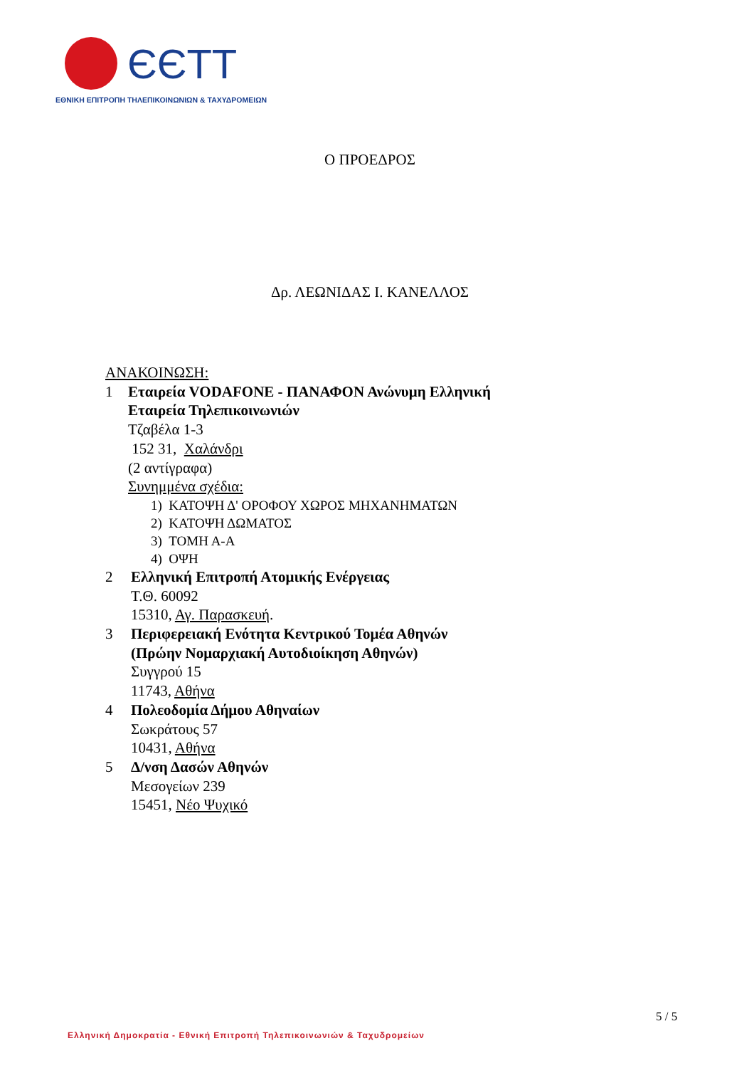ЄЄΤΤ
ΕΘΝΙΚΗ ΕΠΙΤΡΟΠΗ ΤΗΛΕΠΙΚΟΙΝΩΝΙΩΝ & ΤΑΧΥΔΡΟΜΕΙΩΝ
Ο ΠΡΟΕΔΡΟΣ
Δρ. ΛΕΩΝΙΔΑΣ Ι. ΚΑΝΕΛΛΟΣ
ΑΝΑΚΟΙΝΩΣΗ:
1 Εταιρεία VODAFONE - ΠΑΝΑΦΟΝ Ανώνυμη Ελληνική
Εταιρεία Τηλεπικοινωνιών
Τζαβέλα 1-3
152 31, Χαλάνδρι
(2 αντίγραφα)
Συνημμένα σχέδια:
1) ΚΑΤΟΨΗ Δ' ΟΡΟΦΟΥ ΧΩΡΟΣ ΜΗΧΑΝΗΜΑΤΩΝ
2) ΚΑΤΟΨΗ ΔΩΜΑΤΟΣ
3) ΤΟΜΗ Α-Α
4) ΟΨΗ
2 Ελληνική Επιτροπή Ατομικής Ενέργειας
Τ.Θ. 60092
15310, Αγ. Παρασκευή.
3 Περιφερειακή Ενότητα Κεντρικού Τομέα Αθηνών
(Πρώην Νομαρχιακή Αυτοδιοίκηση Αθηνών)
Συγγρού 15
11743, Αθήνα
4 Πολεοδομία Δήμου Αθηναίων
Σωκράτους 57
10431, Αθήνα
5 Δ/νση Δασών Αθηνών
Μεσογείων 239
15451, Νέο Ψυχικό
5 / 5
Ελληνική Δημοκρατία - Εθνική Επιτροπή Τηλεπικοινωνιών & Ταχυδρομείων